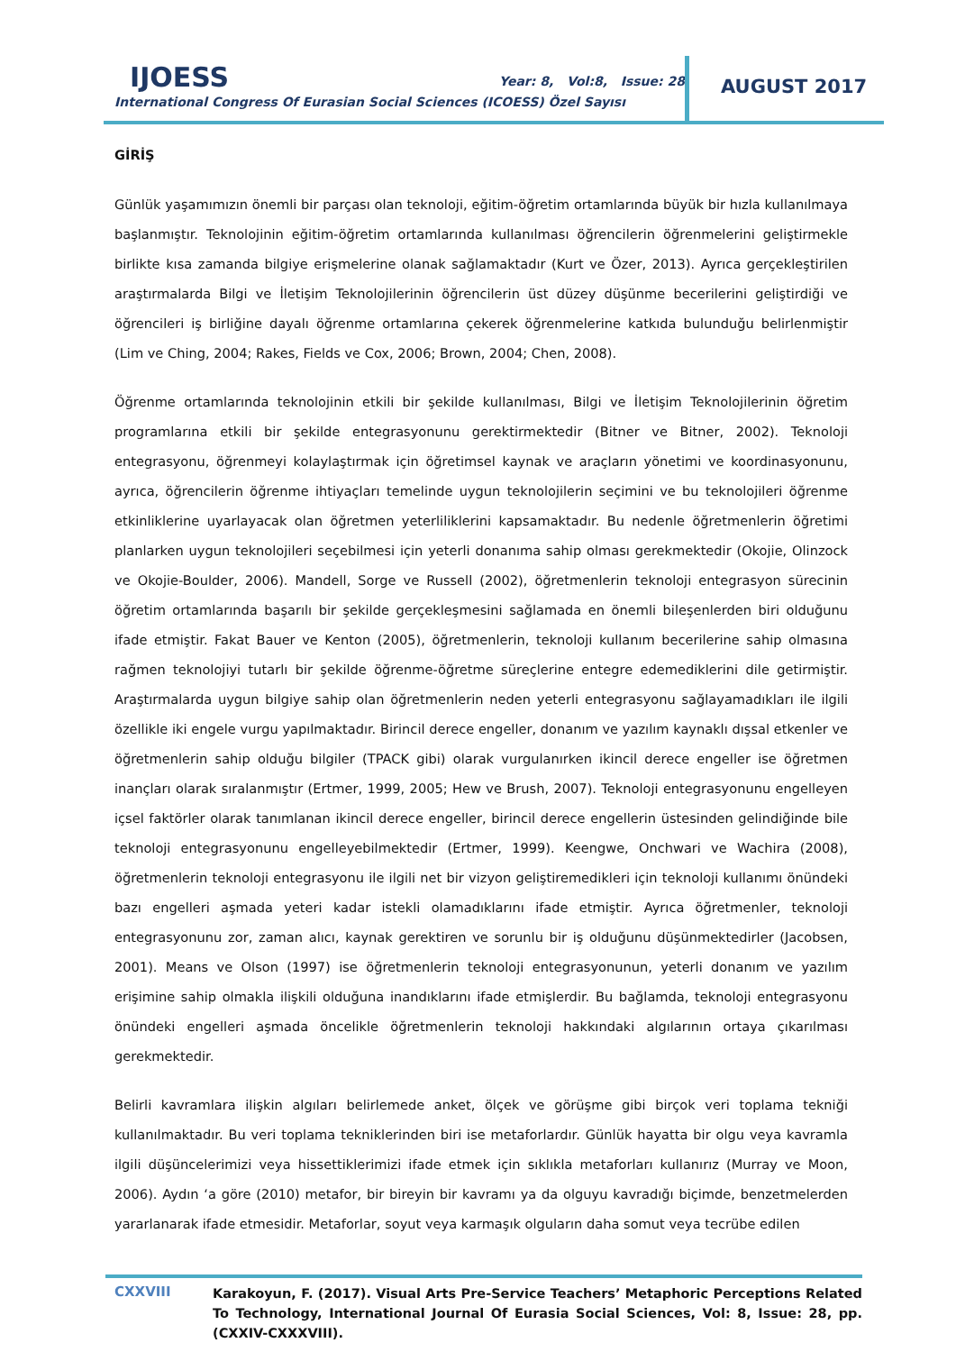IJOESS
Year: 8, Vol:8, Issue: 28
International Congress Of Eurasian Social Sciences (ICOESS) Özel Sayısı
AUGUST 2017
GİRİŞ
Günlük yaşamımızın önemli bir parçası olan teknoloji, eğitim-öğretim ortamlarında büyük bir hızla kullanılmaya başlanmıştır. Teknolojinin eğitim-öğretim ortamlarında kullanılması öğrencilerin öğrenmelerini geliştirmekle birlikte kısa zamanda bilgiye erişmelerine olanak sağlamaktadır (Kurt ve Özer, 2013). Ayrıca gerçekleştirilen araştırmalarda Bilgi ve İletişim Teknolojilerinin öğrencilerin üst düzey düşünme becerilerini geliştirdiği ve öğrencileri iş birliğine dayalı öğrenme ortamlarına çekerek öğrenmelerine katkıda bulunduğu belirlenmiştir (Lim ve Ching, 2004; Rakes, Fields ve Cox, 2006; Brown, 2004; Chen, 2008).
Öğrenme ortamlarında teknolojinin etkili bir şekilde kullanılması, Bilgi ve İletişim Teknolojilerinin öğretim programlarına etkili bir şekilde entegrasyonunu gerektirmektedir (Bitner ve Bitner, 2002). Teknoloji entegrasyonu, öğrenmeyi kolaylaştırmak için öğretimsel kaynak ve araçların yönetimi ve koordinasyonunu, ayrıca, öğrencilerin öğrenme ihtiyaçları temelinde uygun teknolojilerin seçimini ve bu teknolojileri öğrenme etkinliklerine uyarlayacak olan öğretmen yeterliliklerini kapsamaktadır. Bu nedenle öğretmenlerin öğretimi planlarken uygun teknolojileri seçebilmesi için yeterli donanıma sahip olması gerekmektedir (Okojie, Olinzock ve Okojie-Boulder, 2006). Mandell, Sorge ve Russell (2002), öğretmenlerin teknoloji entegrasyon sürecinin öğretim ortamlarında başarılı bir şekilde gerçekleşmesini sağlamada en önemli bileşenlerden biri olduğunu ifade etmiştir. Fakat Bauer ve Kenton (2005), öğretmenlerin, teknoloji kullanım becerilerine sahip olmasına rağmen teknolojiyi tutarlı bir şekilde öğrenme-öğretme süreçlerine entegre edemediklerini dile getirmiştir. Araştırmalarda uygun bilgiye sahip olan öğretmenlerin neden yeterli entegrasyonu sağlayamadıkları ile ilgili özellikle iki engele vurgu yapılmaktadır. Birincil derece engeller, donanım ve yazılım kaynaklı dışsal etkenler ve öğretmenlerin sahip olduğu bilgiler (TPACK gibi) olarak vurgulanırken ikincil derece engeller ise öğretmen inançları olarak sıralanmıştır (Ertmer, 1999, 2005; Hew ve Brush, 2007). Teknoloji entegrasyonunu engelleyen içsel faktörler olarak tanımlanan ikincil derece engeller, birincil derece engellerin üstesinden gelindiğinde bile teknoloji entegrasyonunu engelleyebilmektedir (Ertmer, 1999). Keengwe, Onchwari ve Wachira (2008), öğretmenlerin teknoloji entegrasyonu ile ilgili net bir vizyon geliştiremedikleri için teknoloji kullanımı önündeki bazı engelleri aşmada yeteri kadar istekli olamadıklarını ifade etmiştir. Ayrıca öğretmenler, teknoloji entegrasyonunu zor, zaman alıcı, kaynak gerektiren ve sorunlu bir iş olduğunu düşünmektedirler (Jacobsen, 2001). Means ve Olson (1997) ise öğretmenlerin teknoloji entegrasyonunun, yeterli donanım ve yazılım erişimine sahip olmakla ilişkili olduğuna inandıklarını ifade etmişlerdir. Bu bağlamda, teknoloji entegrasyonu önündeki engelleri aşmada öncelikle öğretmenlerin teknoloji hakkındaki algılarının ortaya çıkarılması gerekmektedir.
Belirli kavramlara ilişkin algıları belirlemede anket, ölçek ve görüşme gibi birçok veri toplama tekniği kullanılmaktadır. Bu veri toplama tekniklerinden biri ise metaforlardır. Günlük hayatta bir olgu veya kavramla ilgili düşüncelerimizi veya hissettiklerimizi ifade etmek için sıklıkla metaforları kullanırız (Murray ve Moon, 2006). Aydın ‘a göre (2010) metafor, bir bireyin bir kavramı ya da olguyu kavradığı biçimde, benzetmelerden yararlanarak ifade etmesidir. Metaforlar, soyut veya karmaşık olguların daha somut veya tecrübe edilen
CXXVIII
Karakoyun, F. (2017). Visual Arts Pre-Service Teachers’ Metaphoric Perceptions Related To Technology, International Journal Of Eurasia Social Sciences, Vol: 8, Issue: 28, pp. (CXXIV-CXXXVIII).